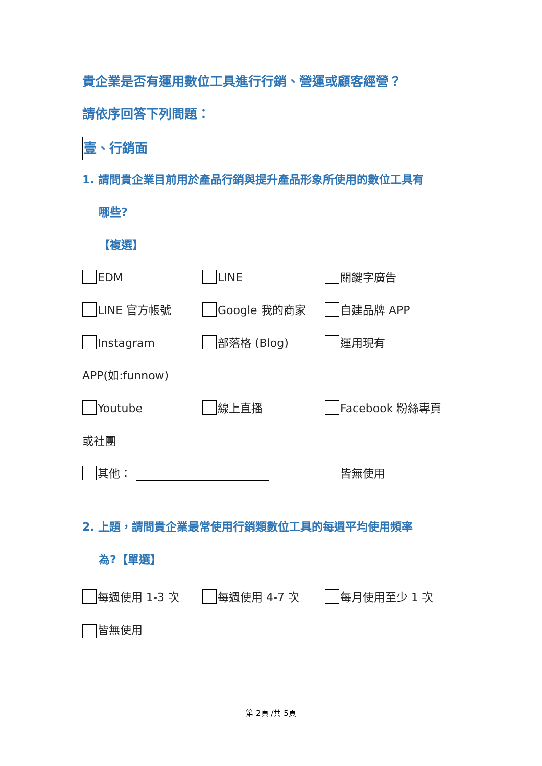貴企業是否有運用數位工具進行行銷、營運或顧客經營？
請依序回答下列問題：
壹、行銷面
1. 請問貴企業目前用於產品行銷與提升產品形象所使用的數位工具有
哪些?
【複選】
EDM LINE 關鍵字廣告
LINE 官方帳號 Google 我的商家 自建品牌 APP
Instagram 部落格 (Blog) 運用現有
APP(如:funnow)
Youtube 線上直播 Facebook 粉絲專頁
或社團
其他： 皆無使用
2. 上題，請問貴企業最常使用行銷類數位工具的每週平均使用頻率
為?【單選】
每週使用 1-3 次 每週使用 4-7 次 每月使用至少 1 次
皆無使用
第 2頁 /共 5頁